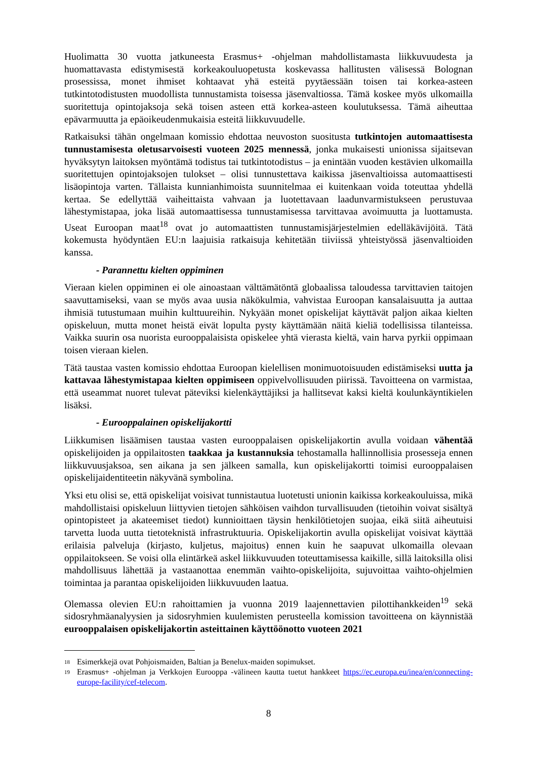Huolimatta 30 vuotta jatkuneesta Erasmus+ -ohjelman mahdollistamasta liikkuvuudesta ja huomattavasta edistymisestä korkeakouluopetusta koskevassa hallitusten välisessä Bolognan prosessissa, monet ihmiset kohtaavat yhä esteitä pyytäessään toisen tai korkea-asteen tutkintotodistusten muodollista tunnustamista toisessa jäsenvaltiossa. Tämä koskee myös ulkomailla suoritettuja opintojaksoja sekä toisen asteen että korkea-asteen koulutuksessa. Tämä aiheuttaa epävarmuutta ja epäoikeudenmukaisia esteitä liikkuvuudelle.
Ratkaisuksi tähän ongelmaan komissio ehdottaa neuvoston suositusta tutkintojen automaattisesta tunnustamisesta oletusarvoisesti vuoteen 2025 mennessä, jonka mukaisesti unionissa sijaitsevan hyväksytyn laitoksen myöntämä todistus tai tutkintotodistus – ja enintään vuoden kestävien ulkomailla suoritettujen opintojaksojen tulokset – olisi tunnustettava kaikissa jäsenvaltioissa automaattisesti lisäopintoja varten. Tällaista kunnianhimoista suunnitelmaa ei kuitenkaan voida toteuttaa yhdellä kertaa. Se edellyttää vaiheittaista vahvaan ja luotettavaan laadunvarmistukseen perustuvaa lähestymistapaa, joka lisää automaattisessa tunnustamisessa tarvittavaa avoimuutta ja luottamusta. Useat Euroopan maat<sup>18</sup> ovat jo automaattisten tunnustamisjärjestelmien edelläkävijöitä. Tätä kokemusta hyödyntäen EU:n laajuisia ratkaisuja kehitetään tiiviissä yhteistyössä jäsenvaltioiden kanssa.
- Parannettu kielten oppiminen
Vieraan kielen oppiminen ei ole ainoastaan välttämätöntä globaalissa taloudessa tarvittavien taitojen saavuttamiseksi, vaan se myös avaa uusia näkökulmia, vahvistaa Euroopan kansalaisuutta ja auttaa ihmisiä tutustumaan muihin kulttuureihin. Nykyään monet opiskelijat käyttävät paljon aikaa kielten opiskeluun, mutta monet heistä eivät lopulta pysty käyttämään näitä kieliä todellisissa tilanteissa. Vaikka suurin osa nuorista eurooppalaisista opiskelee yhtä vierasta kieltä, vain harva pyrkii oppimaan toisen vieraan kielen.
Tätä taustaa vasten komissio ehdottaa Euroopan kielellisen monimuotoisuuden edistämiseksi uutta ja kattavaa lähestymistapaa kielten oppimiseen oppivelvollisuuden piirissä. Tavoitteena on varmistaa, että useammat nuoret tulevat päteviksi kielenkäyttäjiksi ja hallitsevat kaksi kieltä koulunkäyntikielen lisäksi.
- Eurooppalainen opiskelijakortti
Liikkumisen lisäämisen taustaa vasten eurooppalaisen opiskelijakortin avulla voidaan vähentää opiskelijoiden ja oppilaitosten taakkaa ja kustannuksia tehostamalla hallinnollisia prosesseja ennen liikkuvuusjaksoa, sen aikana ja sen jälkeen samalla, kun opiskelijakortti toimisi eurooppalaisen opiskelijaidentiteetin näkyvänä symbolina.
Yksi etu olisi se, että opiskelijat voisivat tunnistautua luotetusti unionin kaikissa korkeakouluissa, mikä mahdollistaisi opiskeluun liittyvien tietojen sähköisen vaihdon turvallisuuden (tietoihin voivat sisältyä opintopisteet ja akateemiset tiedot) kunnioittaen täysin henkilötietojen suojaa, eikä siitä aiheutuisi tarvetta luoda uutta tietoteknistä infrastruktuuria. Opiskelijakortin avulla opiskelijat voisivat käyttää erilaisia palveluja (kirjasto, kuljetus, majoitus) ennen kuin he saapuvat ulkomailla olevaan oppilaitokseen. Se voisi olla elintärkeä askel liikkuvuuden toteuttamisessa kaikille, sillä laitoksilla olisi mahdollisuus lähettää ja vastaanottaa enemmän vaihto-opiskelijoita, sujuvoittaa vaihto-ohjelmien toimintaa ja parantaa opiskelijoiden liikkuvuuden laatua.
Olemassa olevien EU:n rahoittamien ja vuonna 2019 laajennettavien pilottihankkeiden<sup>19</sup> sekä sidosryhmäanalyysien ja sidosryhmien kuulemisten perusteella komission tavoitteena on käynnistää eurooppalaisen opiskelijakortin asteittainen käyttöönotto vuoteen 2021
<sup>18</sup> Esimerkkejä ovat Pohjoismaiden, Baltian ja Benelux-maiden sopimukset.
<sup>19</sup> Erasmus+ -ohjelman ja Verkkojen Eurooppa -välineen kautta tuetut hankkeet https://ec.europa.eu/inea/en/connecting-europe-facility/cef-telecom.
8